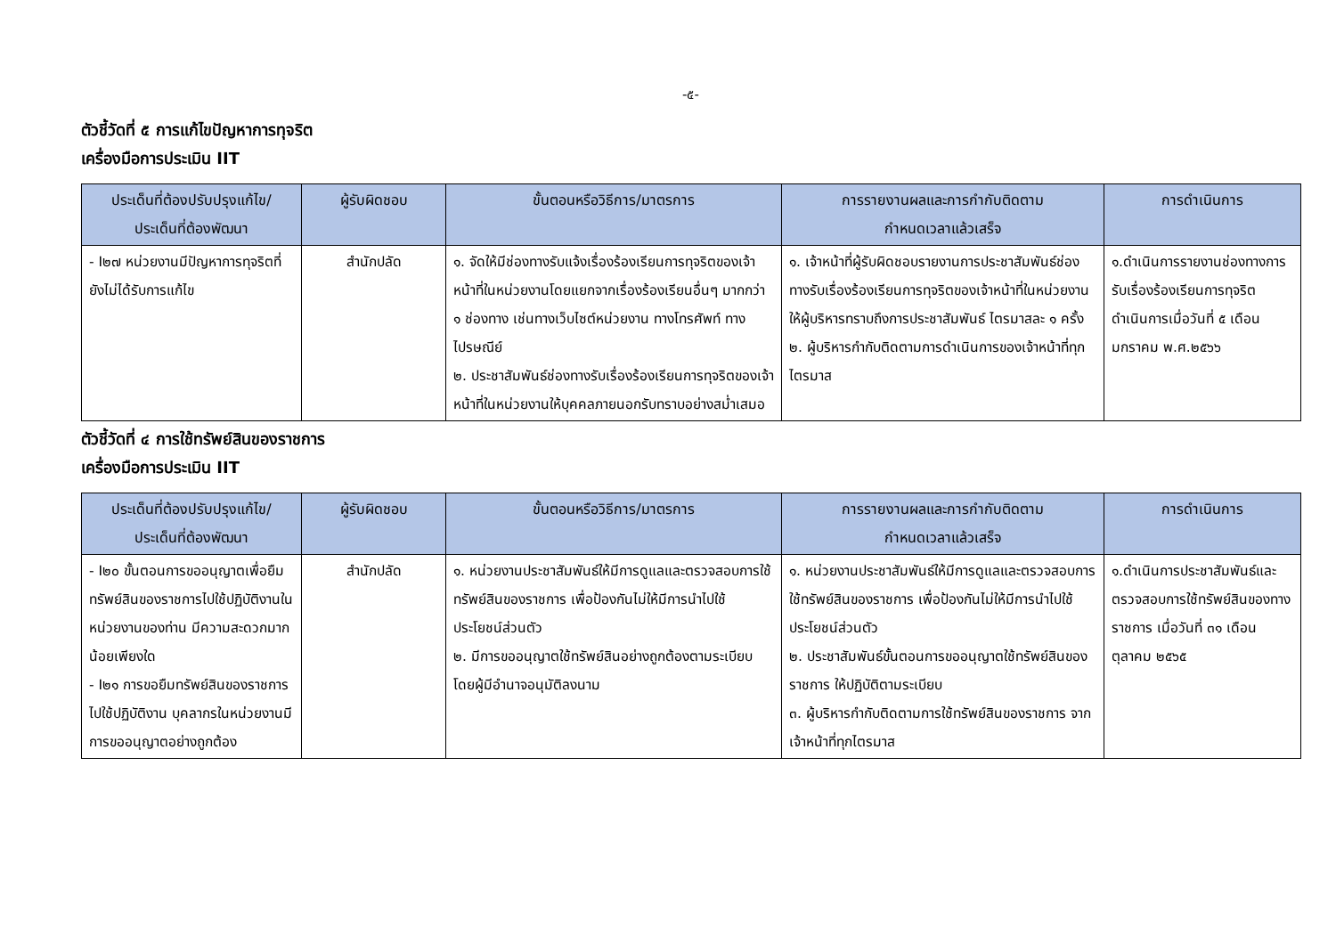-๕-
ตัวชี้วัดที่ ๕ การแก้ไขปัญหาการทุจริต
เครื่องมือการประเมิน IIT
| ประเด็นที่ต้องปรับปรุงแก้ไข/ ประเด็นที่ต้องพัฒนา | ผู้รับผิดชอบ | ขั้นตอนหรือวิธีการ/มาตรการ | การรายงานผลและการกำกับติดตาม กำหนดเวลาแล้วเสร็จ | การดำเนินการ |
| --- | --- | --- | --- | --- |
| - I๒๗ หน่วยงานมีปัญหาการทุจริตที่ยังไม่ได้รับการแก้ไข | สำนักปลัด | ๑. จัดให้มีช่องทางรับแจ้งเรื่องร้องเรียนการทุจริตของเจ้าหน้าที่ในหน่วยงานโดยแยกจากเรื่องร้องเรียนอื่นๆ มากกว่า ๑ ช่องทาง เช่นทางเว็บไซต์หน่วยงาน ทางโทรศัพท์ ทางไปรษณีย์ ๒. ประชาสัมพันธ์ช่องทางรับเรื่องร้องเรียนการทุจริตของเจ้าหน้าที่ในหน่วยงานให้บุคคลภายนอกรับทราบอย่างสม่ำเสมอ | ๑. เจ้าหน้าที่ผู้รับผิดชอบรายงานการประชาสัมพันธ์ช่องทางรับเรื่องร้องเรียนการทุจริตของเจ้าหน้าที่ในหน่วยงาน ให้ผู้บริหารทราบถึงการประชาสัมพันธ์ ไตรมาสละ ๑ ครั้ง ๒. ผู้บริหารกำกับติดตามการดำเนินการของเจ้าหน้าที่ทุกไตรมาส | ๑.ดำเนินการรายงานช่องทางการรับเรื่องร้องเรียนการทุจริต ดำเนินการเมื่อวันที่ ๕ เดือน มกราคม พ.ศ.๒๕๖๖ |
ตัวชี้วัดที่ ๔ การใช้ทรัพย์สินของราชการ
เครื่องมือการประเมิน IIT
| ประเด็นที่ต้องปรับปรุงแก้ไข/ ประเด็นที่ต้องพัฒนา | ผู้รับผิดชอบ | ขั้นตอนหรือวิธีการ/มาตรการ | การรายงานผลและการกำกับติดตาม กำหนดเวลาแล้วเสร็จ | การดำเนินการ |
| --- | --- | --- | --- | --- |
| - I๒๐ ขั้นตอนการขออนุญาตเพื่อยืมทรัพย์สินของราชการไปใช้ปฏิบัติงานในหน่วยงานของท่าน มีความสะดวกมากน้อยเพียงใด - I๒๑ การขอยืมทรัพย์สินของราชการไปใช้ปฏิบัติงาน บุคลากรในหน่วยงานมีการขออนุญาตอย่างถูกต้อง | สำนักปลัด | ๑. หน่วยงานประชาสัมพันธ์ให้มีการดูแลและตรวจสอบการใช้ทรัพย์สินของราชการ เพื่อป้องกันไม่ให้มีการนำไปใช้ประโยชน์ส่วนตัว ๒. มีการขออนุญาตใช้ทรัพย์สินอย่างถูกต้องตามระเบียบ โดยผู้มีอำนาจอนุมัติลงนาม | ๑. หน่วยงานประชาสัมพันธ์ให้มีการดูแลและตรวจสอบการใช้ทรัพย์สินของราชการ เพื่อป้องกันไม่ให้มีการนำไปใช้ประโยชน์ส่วนตัว ๒. ประชาสัมพันธ์ขั้นตอนการขออนุญาตใช้ทรัพย์สินของราชการ ให้ปฏิบัติตามระเบียบ ๓. ผู้บริหารกำกับติดตามการใช้ทรัพย์สินของราชการ จากเจ้าหน้าที่ทุกไตรมาส | ๑.ดำเนินการประชาสัมพันธ์และตรวจสอบการใช้ทรัพย์สินของทางราชการ เมื่อวันที่ ๓๑ เดือน ตุลาคม ๒๕๖๕ |